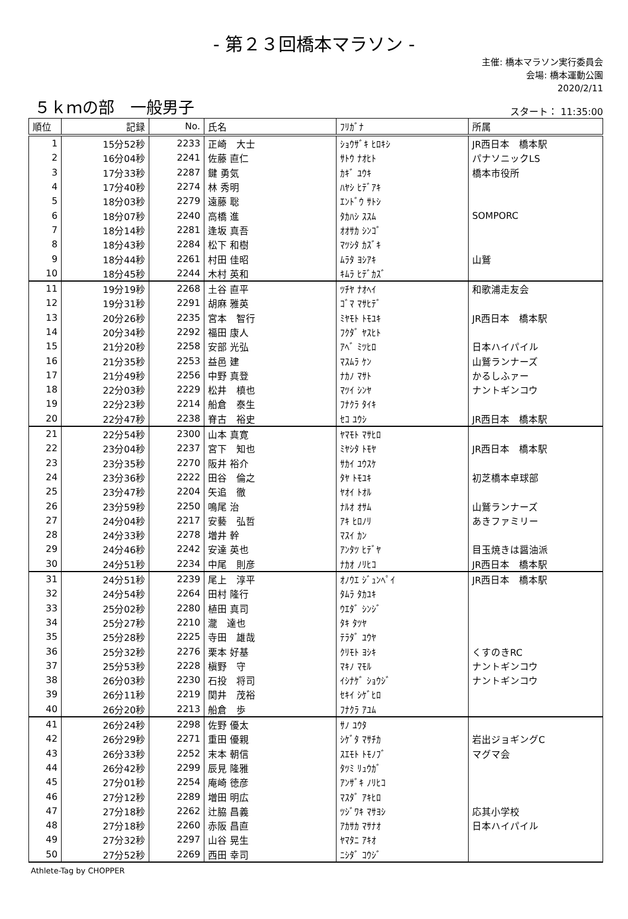- 第２３回橋本マラソン -
主催: 橋本マラソン実行委員会
会場: 橋本運動公園
2020/2/11
５ｋｍの部　一般男子 スタート： 11:35:00
| 順位 | 記録 | No. | 氏名 | ﾌﾘｶﾞﾅ | 所属 |
| --- | --- | --- | --- | --- | --- |
| 1 | 15分52秒 | 2233 | 正崎 大士 | ｼｮｳｻﾞｷ ﾋﾛｷｼ | JR西日本 橋本駅 |
| 2 | 16分04秒 | 2241 | 佐藤 直仁 | ｻﾄｳ ﾅｵﾋﾄ | パナソニックLS |
| 3 | 17分33秒 | 2287 | 鍵 勇気 | ｶｷﾞ ﾕｳｷ | 橋本市役所 |
| 4 | 17分40秒 | 2274 | 林 秀明 | ﾊﾔｼ ﾋﾃﾞｱｷ | |
| 5 | 18分03秒 | 2279 | 遠藤 聡 | ｴﾝﾄﾞｳ ｻﾄｼ | |
| 6 | 18分07秒 | 2240 | 高橋 進 | ﾀｶﾊｼ ｽｽﾑ | SOMPORC |
| 7 | 18分14秒 | 2281 | 逢坂 真吾 | ｵｵｻｶ ｼﾝｺﾞ | |
| 8 | 18分43秒 | 2284 | 松下 和樹 | ﾏﾂｼﾀ ｶｽﾞｷ | |
| 9 | 18分44秒 | 2261 | 村田 佳昭 | ﾑﾗﾀ ﾖｼｱｷ | 山鷲 |
| 10 | 18分45秒 | 2244 | 木村 英和 | ｷﾑﾗ ﾋﾃﾞｶｽﾞ | |
| 11 | 19分19秒 | 2268 | 土谷 直平 | ﾂﾁﾔ ﾅｵﾍｲ | 和歌浦走友会 |
| 12 | 19分31秒 | 2291 | 胡麻 雅英 | ｺﾞﾏ ﾏｻﾋﾃﾞ | |
| 13 | 20分26秒 | 2235 | 宮本 智行 | ﾐﾔﾓﾄ ﾄﾓﾕｷ | JR西日本 橋本駅 |
| 14 | 20分34秒 | 2292 | 福田 康人 | ﾌｸﾀﾞ ﾔｽﾋﾄ | |
| 15 | 21分20秒 | 2258 | 安部 光弘 | ｱﾍﾞ ﾐﾂﾋﾛ | 日本ハイパイル |
| 16 | 21分35秒 | 2253 | 益邑 建 | ﾏｽﾑﾗ ｹﾝ | 山鷲ランナーズ |
| 17 | 21分49秒 | 2256 | 中野 真登 | ﾅｶﾉ ﾏｻﾄ | かるしふァー |
| 18 | 22分03秒 | 2229 | 松井 槙也 | ﾏﾂｲ ｼﾝﾔ | ナントギンコウ |
| 19 | 22分23秒 | 2214 | 船倉 泰生 | ﾌﾅｸﾗ ﾀｲｷ | |
| 20 | 22分47秒 | 2238 | 脊古 裕史 | ｾｺ ﾕｳｼ | JR西日本 橋本駅 |
| 21 | 22分54秒 | 2300 | 山本 真寛 | ﾔﾏﾓﾄ ﾏｻﾋﾛ | |
| 22 | 23分04秒 | 2237 | 宮下 知也 | ﾐﾔｼﾀ ﾄﾓﾔ | JR西日本 橋本駅 |
| 23 | 23分35秒 | 2270 | 阪井 裕介 | ｻｶｲ ﾕｳｽｹ | |
| 24 | 23分36秒 | 2222 | 田谷 倫之 | ﾀﾔ ﾄﾓﾕｷ | 初芝橋本卓球部 |
| 25 | 23分47秒 | 2204 | 矢追 徹 | ﾔｵｲ ﾄｵﾙ | |
| 26 | 23分59秒 | 2250 | 鳴尾 治 | ﾅﾙｵ ｵｻﾑ | 山鷲ランナーズ |
| 27 | 24分04秒 | 2217 | 安藝 弘哲 | ｱｷ ﾋﾛﾉﾘ | あきファミリー |
| 28 | 24分33秒 | 2278 | 増井 幹 | ﾏｽｲ ｶﾝ | |
| 29 | 24分46秒 | 2242 | 安達 英也 | ｱﾝﾀﾂ ﾋﾃﾞﾔ | 目玉焼きは醤油派 |
| 30 | 24分51秒 | 2234 | 中尾 則彦 | ﾅｶｵ ﾉﾘﾋｺ | JR西日本 橋本駅 |
| 31 | 24分51秒 | 2239 | 尾上 淳平 | ｵﾉｳｴ ｼﾞｭﾝﾍﾟｲ | JR西日本 橋本駅 |
| 32 | 24分54秒 | 2264 | 田村 隆行 | ﾀﾑﾗ ﾀｶﾕｷ | |
| 33 | 25分02秒 | 2280 | 植田 真司 | ｳｴﾀﾞ ｼﾝｼﾞ | |
| 34 | 25分27秒 | 2210 | 瀧 達也 | ﾀｷ ﾀﾂﾔ | |
| 35 | 25分28秒 | 2225 | 寺田 雄哉 | ﾃﾗﾀﾞ ﾕｳﾔ | |
| 36 | 25分32秒 | 2276 | 栗本 好基 | ｸﾘﾓﾄ ﾖｼｷ | くすのきRC |
| 37 | 25分53秒 | 2228 | 槇野 守 | ﾏｷﾉ ﾏﾓﾙ | ナントギンコウ |
| 38 | 26分03秒 | 2230 | 石投 将司 | ｲｼﾅｹﾞ ｼｮｳｼﾞ | ナントギンコウ |
| 39 | 26分11秒 | 2219 | 関井 茂裕 | ｾｷｲ ｼｹﾞﾋﾛ | |
| 40 | 26分20秒 | 2213 | 船倉 歩 | ﾌﾅｸﾗ ｱﾕﾑ | |
| 41 | 26分24秒 | 2298 | 佐野 優太 | ｻﾉ ﾕｳﾀ | |
| 42 | 26分29秒 | 2271 | 重田 優親 | ｼｹﾞﾀ ﾏｻﾁｶ | 岩出ジョギングC |
| 43 | 26分33秒 | 2252 | 末本 朝信 | ｽｴﾓﾄ ﾄﾓﾉﾌﾞ | マグマ会 |
| 44 | 26分42秒 | 2299 | 辰見 隆雅 | ﾀﾂﾐ ﾘｭｳｶﾞ | |
| 45 | 27分01秒 | 2254 | 庵崎 徳彦 | ｱﾝｻﾞｷ ﾉﾘﾋｺ | |
| 46 | 27分12秒 | 2289 | 増田 明広 | ﾏｽﾀﾞ ｱｷﾋﾛ | |
| 47 | 27分18秒 | 2262 | 辻脇 昌義 | ﾂｼﾞﾜｷ ﾏｻﾖｼ | 応其小学校 |
| 48 | 27分18秒 | 2260 | 赤阪 昌直 | ｱｶｻｶ ﾏｻﾅｵ | 日本ハイパイル |
| 49 | 27分32秒 | 2297 | 山谷 晃生 | ﾔﾏﾀﾆ ｱｷｵ | |
| 50 | 27分52秒 | 2269 | 西田 幸司 | ﾆｼﾀﾞ ｺｳｼﾞ | |
Athlete-Tag by CHOPPER